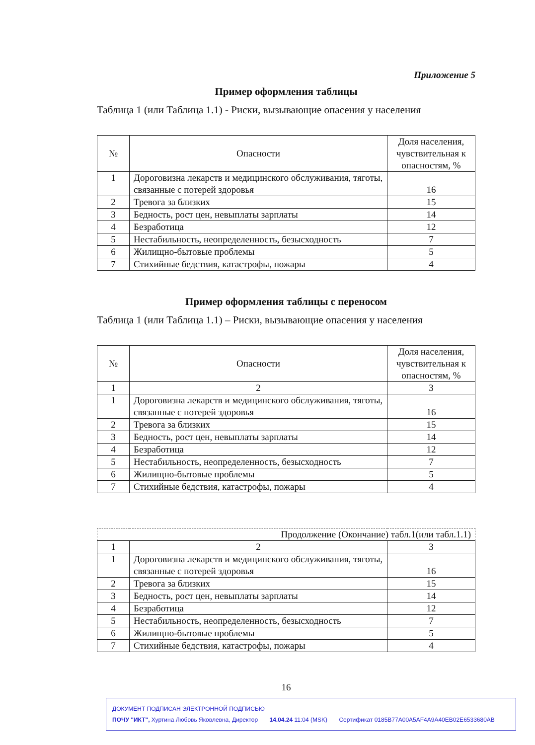Приложение 5
Пример оформления таблицы
Таблица 1 (или Таблица 1.1) - Риски, вызывающие опасения у населения
| № | Опасности | Доля населения, чувствительная к опасностям, % |
| 1 | Дороговизна лекарств и медицинского обслуживания, тяготы, связанные с потерей здоровья | 16 |
| 2 | Тревога за близких | 15 |
| 3 | Бедность, рост цен, невыплаты зарплаты | 14 |
| 4 | Безработица | 12 |
| 5 | Нестабильность, неопределенность, безысходность | 7 |
| 6 | Жилищно-бытовые проблемы | 5 |
| 7 | Стихийные бедствия, катастрофы, пожары | 4 |
Пример оформления таблицы с переносом
Таблица 1 (или Таблица 1.1) – Риски, вызывающие опасения у населения
| № | Опасности | Доля населения, чувствительная к опасностям, % |
| 1 | 2 | 3 |
| 1 | Дороговизна лекарств и медицинского обслуживания, тяготы, связанные с потерей здоровья | 16 |
| 2 | Тревога за близких | 15 |
| 3 | Бедность, рост цен, невыплаты зарплаты | 14 |
| 4 | Безработица | 12 |
| 5 | Нестабильность, неопределенность, безысходность | 7 |
| 6 | Жилищно-бытовые проблемы | 5 |
| 7 | Стихийные бедствия, катастрофы, пожары | 4 |
| Продолжение (Окончание) табл.1(или табл.1.1) | | |
| 1 | 2 | 3 |
| 1 | Дороговизна лекарств и медицинского обслуживания, тяготы, связанные с потерей здоровья | 16 |
| 2 | Тревога за близких | 15 |
| 3 | Бедность, рост цен, невыплаты зарплаты | 14 |
| 4 | Безработица | 12 |
| 5 | Нестабильность, неопределенность, безысходность | 7 |
| 6 | Жилищно-бытовые проблемы | 5 |
| 7 | Стихийные бедствия, катастрофы, пожары | 4 |
16
ДОКУМЕНТ ПОДПИСАН ЭЛЕКТРОННОЙ ПОДПИСЬЮ
ПОЧУ "ИКТ", Хуртина Любовь Яковлевна, Директор 14.04.24 11:04 (MSK) Сертификат 0185B77A00A5AF4A9A40EB02E6533680AB